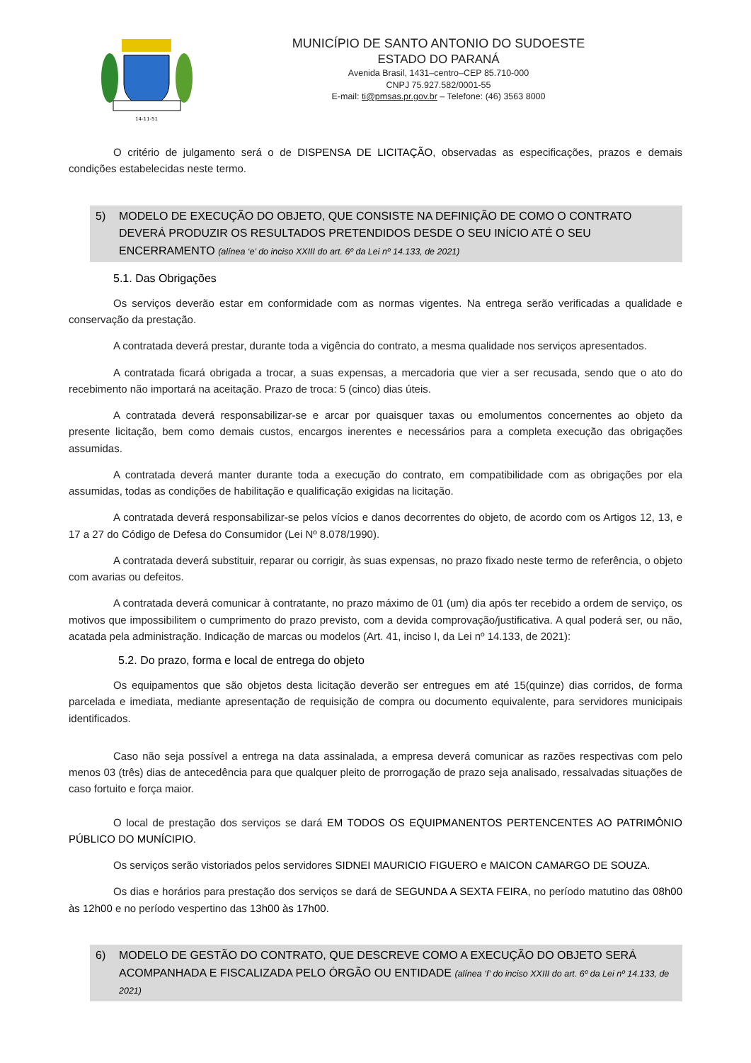14-11-51
MUNICÍPIO DE SANTO ANTONIO DO SUDOESTE
ESTADO DO PARANÁ
Avenida Brasil, 1431–centro–CEP 85.710-000
CNPJ 75.927.582/0001-55
E-mail: ti@pmsas.pr.gov.br – Telefone: (46) 3563 8000
O critério de julgamento será o de DISPENSA DE LICITAÇÃO, observadas as especificações, prazos e demais condições estabelecidas neste termo.
5) MODELO DE EXECUÇÃO DO OBJETO, QUE CONSISTE NA DEFINIÇÃO DE COMO O CONTRATO DEVERÁ PRODUZIR OS RESULTADOS PRETENDIDOS DESDE O SEU INÍCIO ATÉ O SEU ENCERRAMENTO (alínea ‘e’ do inciso XXIII do art. 6º da Lei nº 14.133, de 2021)
5.1. Das Obrigações
Os serviços deverão estar em conformidade com as normas vigentes. Na entrega serão verificadas a qualidade e conservação da prestação.
A contratada deverá prestar, durante toda a vigência do contrato, a mesma qualidade nos serviços apresentados.
A contratada ficará obrigada a trocar, a suas expensas, a mercadoria que vier a ser recusada, sendo que o ato do recebimento não importará na aceitação. Prazo de troca: 5 (cinco) dias úteis.
A contratada deverá responsabilizar-se e arcar por quaisquer taxas ou emolumentos concernentes ao objeto da presente licitação, bem como demais custos, encargos inerentes e necessários para a completa execução das obrigações assumidas.
A contratada deverá manter durante toda a execução do contrato, em compatibilidade com as obrigações por ela assumidas, todas as condições de habilitação e qualificação exigidas na licitação.
A contratada deverá responsabilizar-se pelos vícios e danos decorrentes do objeto, de acordo com os Artigos 12, 13, e 17 a 27 do Código de Defesa do Consumidor (Lei Nº 8.078/1990).
A contratada deverá substituir, reparar ou corrigir, às suas expensas, no prazo fixado neste termo de referência, o objeto com avarias ou defeitos.
A contratada deverá comunicar à contratante, no prazo máximo de 01 (um) dia após ter recebido a ordem de serviço, os motivos que impossibilitem o cumprimento do prazo previsto, com a devida comprovação/justificativa. A qual poderá ser, ou não, acatada pela administração. Indicação de marcas ou modelos (Art. 41, inciso I, da Lei nº 14.133, de 2021):
5.2. Do prazo, forma e local de entrega do objeto
Os equipamentos que são objetos desta licitação deverão ser entregues em até 15(quinze) dias corridos, de forma parcelada e imediata, mediante apresentação de requisição de compra ou documento equivalente, para servidores municipais identificados.
Caso não seja possível a entrega na data assinalada, a empresa deverá comunicar as razões respectivas com pelo menos 03 (três) dias de antecedência para que qualquer pleito de prorrogação de prazo seja analisado, ressalvadas situações de caso fortuito e força maior.
O local de prestação dos serviços se dará EM TODOS OS EQUIPMANENTOS PERTENCENTES AO PATRIMÔNIO PÚBLICO DO MUNÍCIPIO.
Os serviços serão vistoriados pelos servidores SIDNEI MAURICIO FIGUERO e MAICON CAMARGO DE SOUZA.
Os dias e horários para prestação dos serviços se dará de SEGUNDA A SEXTA FEIRA, no período matutino das 08h00 às 12h00 e no período vespertino das 13h00 às 17h00.
6) MODELO DE GESTÃO DO CONTRATO, QUE DESCREVE COMO A EXECUÇÃO DO OBJETO SERÁ ACOMPANHADA E FISCALIZADA PELO ÓRGÃO OU ENTIDADE (alínea ‘f’ do inciso XXIII do art. 6º da Lei nº 14.133, de 2021)